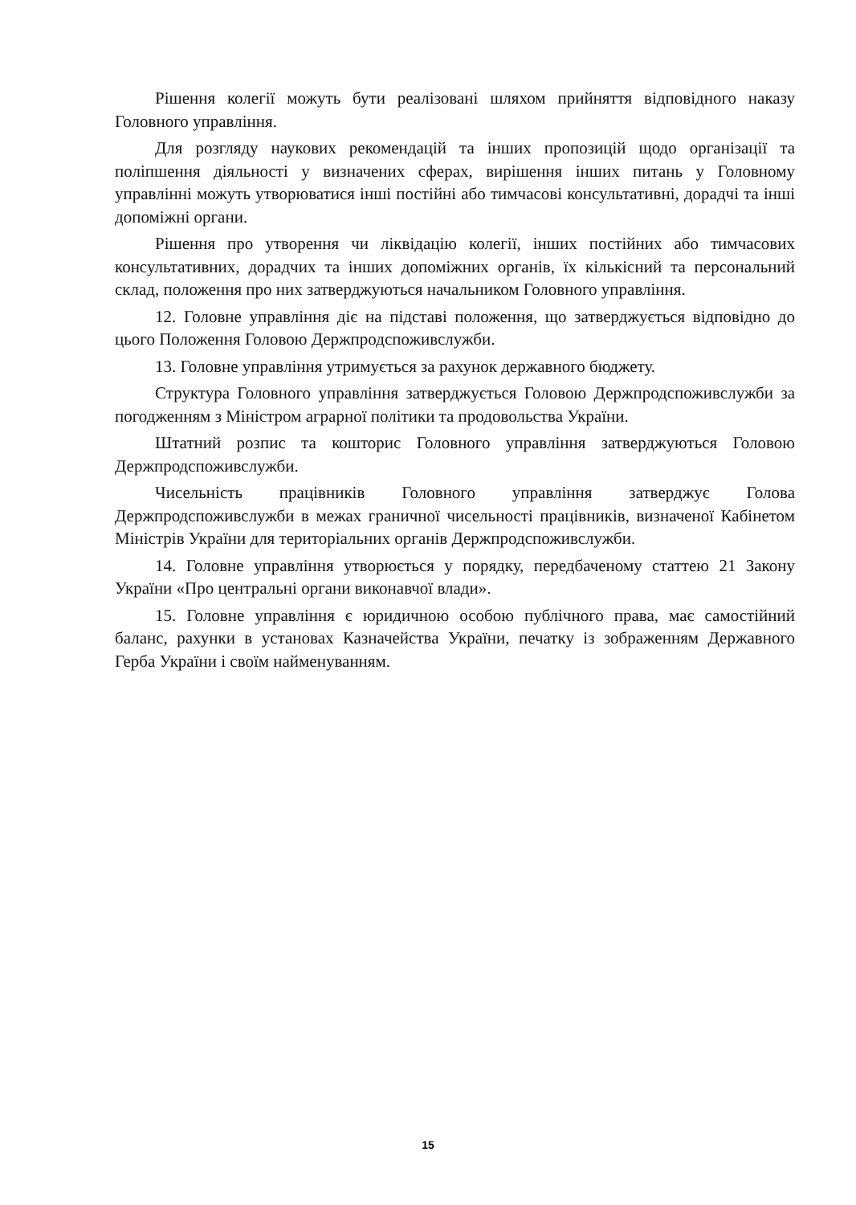Рішення колегії можуть бути реалізовані шляхом прийняття відповідного наказу Головного управління.
Для розгляду наукових рекомендацій та інших пропозицій щодо організації та поліпшення діяльності у визначених сферах, вирішення інших питань у Головному управлінні можуть утворюватися інші постійні або тимчасові консультативні, дорадчі та інші допоміжні органи.
Рішення про утворення чи ліквідацію колегії, інших постійних або тимчасових консультативних, дорадчих та інших допоміжних органів, їх кількісний та персональний склад, положення про них затверджуються начальником Головного управління.
12. Головне управління діє на підставі положення, що затверджується відповідно до цього Положення Головою Держпродспоживслужби.
13. Головне управління утримується за рахунок державного бюджету.
Структура Головного управління затверджується Головою Держпродспоживслужби за погодженням з Міністром аграрної політики та продовольства України.
Штатний розпис та кошторис Головного управління затверджуються Головою Держпродспоживслужби.
Чисельність працівників Головного управління затверджує Голова Держпродспоживслужби в межах граничної чисельності працівників, визначеної Кабінетом Міністрів України для територіальних органів Держпродспоживслужби.
14. Головне управління утворюється у порядку, передбаченому статтею 21 Закону України «Про центральні органи виконавчої влади».
15. Головне управління є юридичною особою публічного права, має самостійний баланс, рахунки в установах Казначейства України, печатку із зображенням Державного Герба України і своїм найменуванням.
15